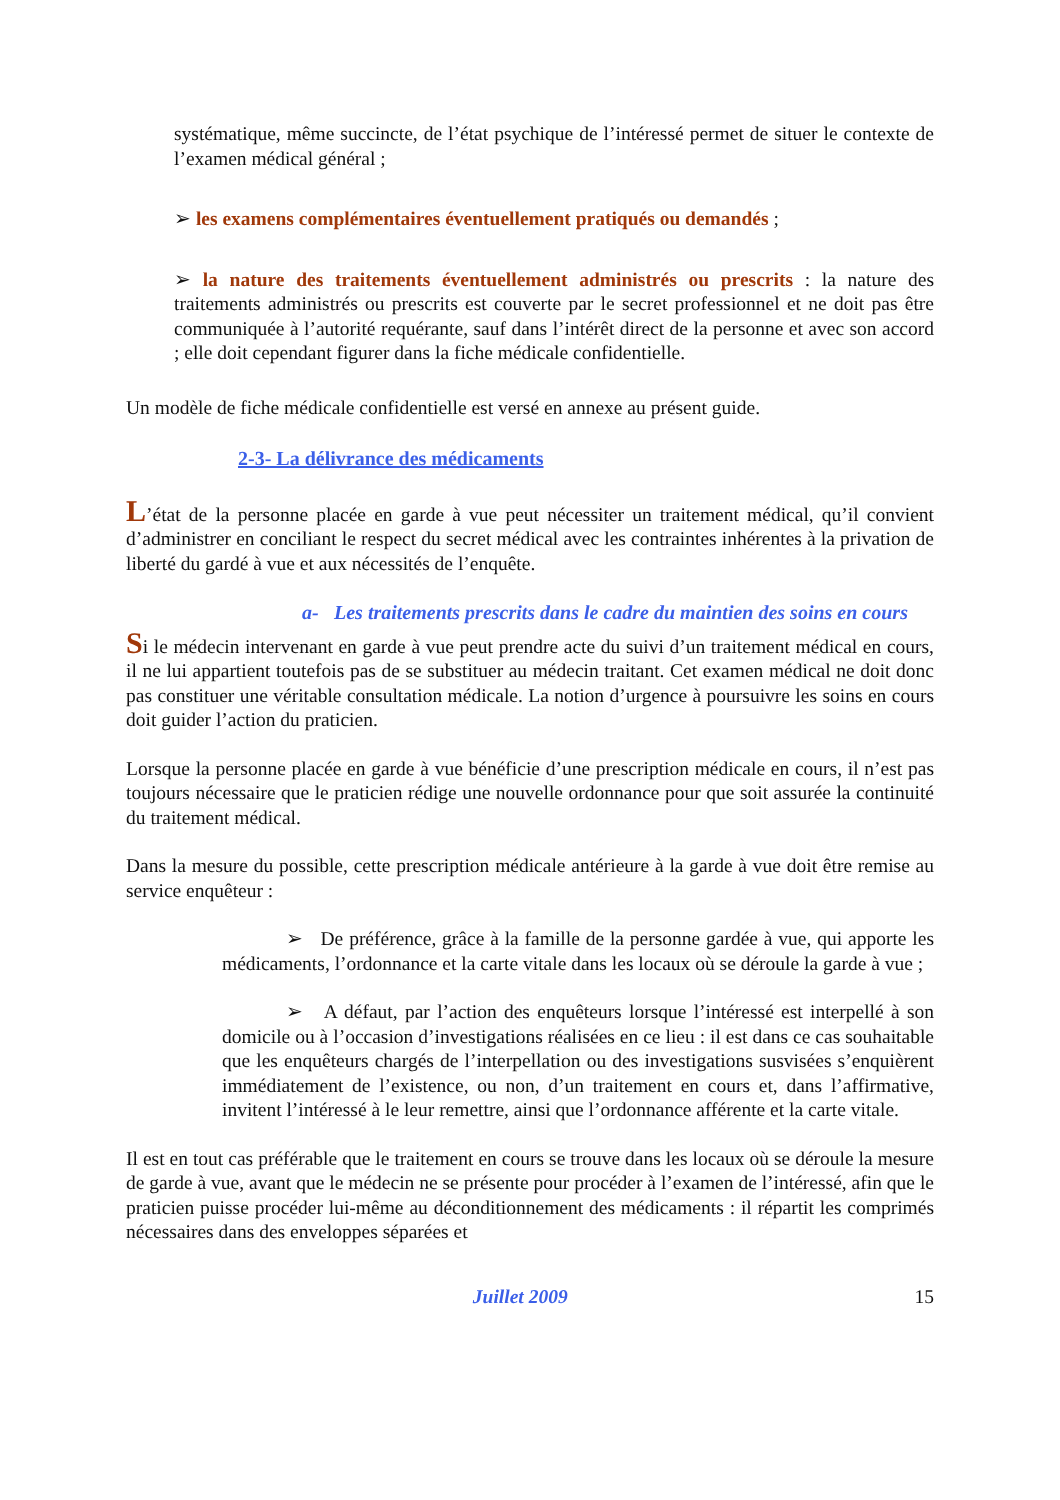systématique, même succincte, de l’état psychique de l’intéressé permet de situer le contexte de l’examen médical général ;
➢ les examens complémentaires éventuellement pratiqués ou demandés ;
➢ la nature des traitements éventuellement administrés ou prescrits : la nature des traitements administrés ou prescrits est couverte par le secret professionnel et ne doit pas être communiquée à l’autorité requérante, sauf dans l’intérêt direct de la personne et avec son accord ; elle doit cependant figurer dans la fiche médicale confidentielle.
Un modèle de fiche médicale confidentielle est versé en annexe au présent guide.
2-3- La délivrance des médicaments
L’état de la personne placée en garde à vue peut nécessiter un traitement médical, qu’il convient d’administrer en conciliant le respect du secret médical avec les contraintes inhérentes à la privation de liberté du gardé à vue et aux nécessités de l’enquête.
a- Les traitements prescrits dans le cadre du maintien des soins en cours
Si le médecin intervenant en garde à vue peut prendre acte du suivi d’un traitement médical en cours, il ne lui appartient toutefois pas de se substituer au médecin traitant. Cet examen médical ne doit donc pas constituer une véritable consultation médicale. La notion d’urgence à poursuivre les soins en cours doit guider l’action du praticien.
Lorsque la personne placée en garde à vue bénéficie d’une prescription médicale en cours, il n’est pas toujours nécessaire que le praticien rédige une nouvelle ordonnance pour que soit assurée la continuité du traitement médical.
Dans la mesure du possible, cette prescription médicale antérieure à la garde à vue doit être remise au service enquêteur :
➢ De préférence, grâce à la famille de la personne gardée à vue, qui apporte les médicaments, l’ordonnance et la carte vitale dans les locaux où se déroule la garde à vue ;
➢ A défaut, par l’action des enquêteurs lorsque l’intéressé est interpellé à son domicile ou à l’occasion d’investigations réalisées en ce lieu : il est dans ce cas souhaitable que les enquêteurs chargés de l’interpellation ou des investigations susvisées s’enquièrent immédiatement de l’existence, ou non, d’un traitement en cours et, dans l’affirmative, invitent l’intéressé à le leur remettre, ainsi que l’ordonnance afférente et la carte vitale.
Il est en tout cas préférable que le traitement en cours se trouve dans les locaux où se déroule la mesure de garde à vue, avant que le médecin ne se présente pour procéder à l’examen de l’intéressé, afin que le praticien puisse procéder lui-même au déconditionnement des médicaments : il répartit les comprimés nécessaires dans des enveloppes séparées et
Juillet 2009 15